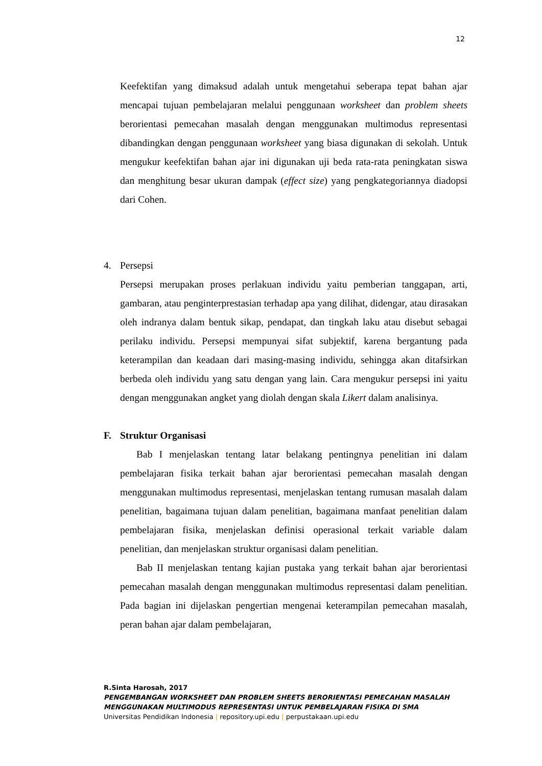12
Keefektifan yang dimaksud adalah untuk mengetahui seberapa tepat bahan ajar mencapai tujuan pembelajaran melalui penggunaan worksheet dan problem sheets berorientasi pemecahan masalah dengan menggunakan multimodus representasi dibandingkan dengan penggunaan worksheet yang biasa digunakan di sekolah. Untuk mengukur keefektifan bahan ajar ini digunakan uji beda rata-rata peningkatan siswa dan menghitung besar ukuran dampak (effect size) yang pengkategoriannya diadopsi dari Cohen.
4. Persepsi
Persepsi merupakan proses perlakuan individu yaitu pemberian tanggapan, arti, gambaran, atau penginterprestasian terhadap apa yang dilihat, didengar, atau dirasakan oleh indranya dalam bentuk sikap, pendapat, dan tingkah laku atau disebut sebagai perilaku individu. Persepsi mempunyai sifat subjektif, karena bergantung pada keterampilan dan keadaan dari masing-masing individu, sehingga akan ditafsirkan berbeda oleh individu yang satu dengan yang lain. Cara mengukur persepsi ini yaitu dengan menggunakan angket yang diolah dengan skala Likert dalam analisinya.
F. Struktur Organisasi
Bab I menjelaskan tentang latar belakang pentingnya penelitian ini dalam pembelajaran fisika terkait bahan ajar berorientasi pemecahan masalah dengan menggunakan multimodus representasi, menjelaskan tentang rumusan masalah dalam penelitian, bagaimana tujuan dalam penelitian, bagaimana manfaat penelitian dalam pembelajaran fisika, menjelaskan definisi operasional terkait variable dalam penelitian, dan menjelaskan struktur organisasi dalam penelitian.
Bab II menjelaskan tentang kajian pustaka yang terkait bahan ajar berorientasi pemecahan masalah dengan menggunakan multimodus representasi dalam penelitian. Pada bagian ini dijelaskan pengertian mengenai keterampilan pemecahan masalah, peran bahan ajar dalam pembelajaran,
R.Sinta Harosah, 2017
PENGEMBANGAN WORKSHEET DAN PROBLEM SHEETS BERORIENTASI PEMECAHAN MASALAH
MENGGUNAKAN MULTIMODUS REPRESENTASI UNTUK PEMBELAJARAN FISIKA DI SMA
Universitas Pendidikan Indonesia | repository.upi.edu | perpustakaan.upi.edu